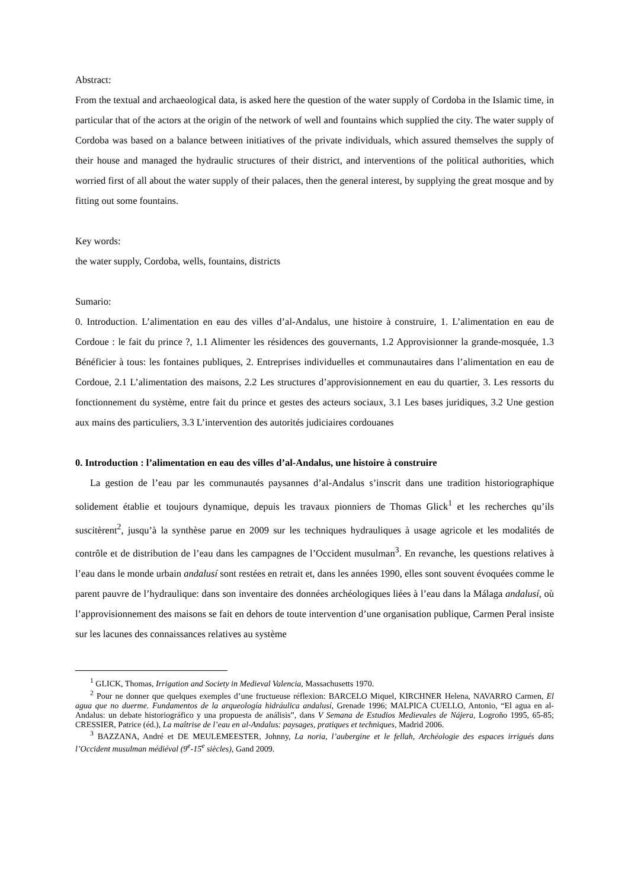Abstract:
From the textual and archaeological data, is asked here the question of the water supply of Cordoba in the Islamic time, in particular that of the actors at the origin of the network of well and fountains which supplied the city. The water supply of Cordoba was based on a balance between initiatives of the private individuals, which assured themselves the supply of their house and managed the hydraulic structures of their district, and interventions of the political authorities, which worried first of all about the water supply of their palaces, then the general interest, by supplying the great mosque and by fitting out some fountains.
Key words:
the water supply, Cordoba, wells, fountains, districts
Sumario:
0. Introduction. L’alimentation en eau des villes d’al-Andalus, une histoire à construire, 1. L’alimentation en eau de Cordoue : le fait du prince ?, 1.1 Alimenter les résidences des gouvernants, 1.2 Approvisionner la grande-mosquée, 1.3 Bénéficier à tous: les fontaines publiques, 2. Entreprises individuelles et communautaires dans l’alimentation en eau de Cordoue, 2.1 L’alimentation des maisons, 2.2 Les structures d’approvisionnement en eau du quartier, 3. Les ressorts du fonctionnement du système, entre fait du prince et gestes des acteurs sociaux, 3.1 Les bases juridiques, 3.2 Une gestion aux mains des particuliers, 3.3 L’intervention des autorités judiciaires cordouanes
0. Introduction : l’alimentation en eau des villes d’al-Andalus, une histoire à construire
La gestion de l’eau par les communautés paysannes d’al-Andalus s’inscrit dans une tradition historiographique solidement établie et toujours dynamique, depuis les travaux pionniers de Thomas Glick<sup>1</sup> et les recherches qu’ils suscitèrent<sup>2</sup>, jusqu’à la synthèse parue en 2009 sur les techniques hydrauliques à usage agricole et les modalités de contrôle et de distribution de l’eau dans les campagnes de l’Occident musulman<sup>3</sup>. En revanche, les questions relatives à l’eau dans le monde urbain andalusí sont restées en retrait et, dans les années 1990, elles sont souvent évoquées comme le parent pauvre de l’hydraulique: dans son inventaire des données archéologiques liées à l’eau dans la Málaga andalusí, où l’approvisionnement des maisons se fait en dehors de toute intervention d’une organisation publique, Carmen Peral insiste sur les lacunes des connaissances relatives au système
<sup>1</sup> GLICK, Thomas, Irrigation and Society in Medieval Valencia, Massachusetts 1970.
<sup>2</sup> Pour ne donner que quelques exemples d’une fructueuse réflexion: BARCELO Miquel, KIRCHNER Helena, NAVARRO Carmen, El agua que no duerme. Fundamentos de la arqueología hidráulica andalusí, Grenade 1996; MALPICA CUELLO, Antonio, “El agua en al-Andalus: un debate historiográfico y una propuesta de análisis”, dans V Semana de Estudios Medievales de Nájera, Logroño 1995, 65-85; CRESSIER, Patrice (éd.), La maîtrise de l’eau en al-Andalus: paysages, pratiques et techniques, Madrid 2006.
<sup>3</sup> BAZZANA, André et DE MEULEMEESTER, Johnny, La noria, l’aubergine et le fellah, Archéologie des espaces irrigués dans l’Occident musulman médiéval (9<sup>e</sup>-15<sup>e</sup> siècles), Gand 2009.